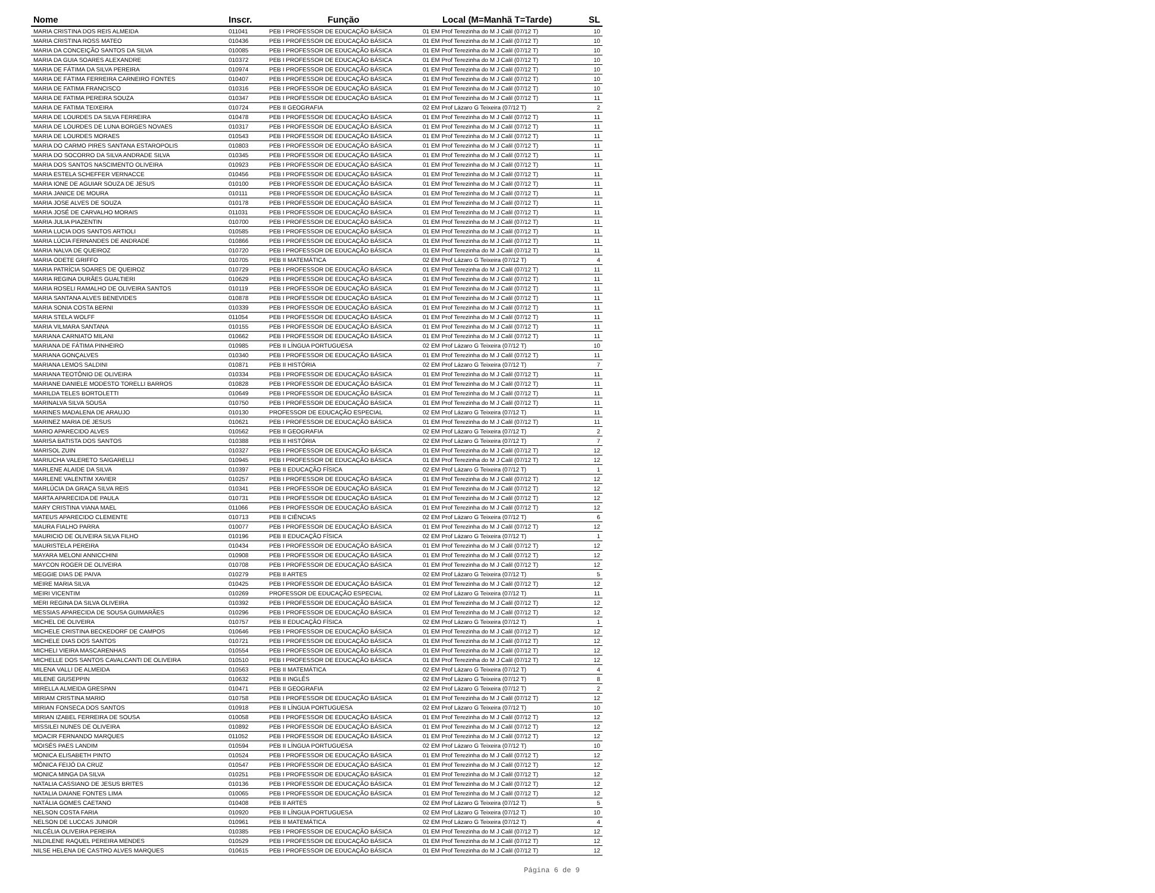| Nome | Inscr. | Função | Local (M=Manhã T=Tarde) | SL |
| --- | --- | --- | --- | --- |
| MARIA CRISTINA DOS REIS ALMEIDA | 011041 | PEB I PROFESSOR DE EDUCAÇÃO BÁSICA | 01 EM Prof Terezinha do M J Calil (07/12 T) | 10 |
| MARIA CRISTINA ROSS MATEO | 010436 | PEB I PROFESSOR DE EDUCAÇÃO BÁSICA | 01 EM Prof Terezinha do M J Calil (07/12 T) | 10 |
| MARIA DA CONCEIÇÃO SANTOS DA SILVA | 010085 | PEB I PROFESSOR DE EDUCAÇÃO BÁSICA | 01 EM Prof Terezinha do M J Calil (07/12 T) | 10 |
| MARIA DA GUIA SOARES ALEXANDRE | 010372 | PEB I PROFESSOR DE EDUCAÇÃO BÁSICA | 01 EM Prof Terezinha do M J Calil (07/12 T) | 10 |
| MARIA DE FÁTIMA DA SILVA PEREIRA | 010974 | PEB I PROFESSOR DE EDUCAÇÃO BÁSICA | 01 EM Prof Terezinha do M J Calil (07/12 T) | 10 |
| MARIA DE FÁTIMA FERREIRA CARNEIRO FONTES | 010407 | PEB I PROFESSOR DE EDUCAÇÃO BÁSICA | 01 EM Prof Terezinha do M J Calil (07/12 T) | 10 |
| MARIA DE FATIMA FRANCISCO | 010316 | PEB I PROFESSOR DE EDUCAÇÃO BÁSICA | 01 EM Prof Terezinha do M J Calil (07/12 T) | 10 |
| MARIA DE FATIMA PEREIRA SOUZA | 010347 | PEB I PROFESSOR DE EDUCAÇÃO BÁSICA | 01 EM Prof Terezinha do M J Calil (07/12 T) | 11 |
| MARIA DE FATIMA TEIXEIRA | 010724 | PEB II GEOGRAFIA | 02 EM Prof Lázaro G Teixeira (07/12 T) | 2 |
| MARIA DE LOURDES DA SILVA FERREIRA | 010478 | PEB I PROFESSOR DE EDUCAÇÃO BÁSICA | 01 EM Prof Terezinha do M J Calil (07/12 T) | 11 |
| MARIA DE LOURDES DE LUNA BORGES NOVAES | 010317 | PEB I PROFESSOR DE EDUCAÇÃO BÁSICA | 01 EM Prof Terezinha do M J Calil (07/12 T) | 11 |
| MARIA DE LOURDES MORAES | 010543 | PEB I PROFESSOR DE EDUCAÇÃO BÁSICA | 01 EM Prof Terezinha do M J Calil (07/12 T) | 11 |
| MARIA DO CARMO PIRES SANTANA ESTAROPOLIS | 010803 | PEB I PROFESSOR DE EDUCAÇÃO BÁSICA | 01 EM Prof Terezinha do M J Calil (07/12 T) | 11 |
| MARIA DO SOCORRO DA SILVA ANDRADE SILVA | 010345 | PEB I PROFESSOR DE EDUCAÇÃO BÁSICA | 01 EM Prof Terezinha do M J Calil (07/12 T) | 11 |
| MARIA DOS SANTOS NASCIMENTO OLIVEIRA | 010923 | PEB I PROFESSOR DE EDUCAÇÃO BÁSICA | 01 EM Prof Terezinha do M J Calil (07/12 T) | 11 |
| MARIA ESTELA SCHEFFER VERNACCE | 010456 | PEB I PROFESSOR DE EDUCAÇÃO BÁSICA | 01 EM Prof Terezinha do M J Calil (07/12 T) | 11 |
| MARIA IONE DE AGUIAR SOUZA DE JESUS | 010100 | PEB I PROFESSOR DE EDUCAÇÃO BÁSICA | 01 EM Prof Terezinha do M J Calil (07/12 T) | 11 |
| MARIA JANICE DE MOURA | 010111 | PEB I PROFESSOR DE EDUCAÇÃO BÁSICA | 01 EM Prof Terezinha do M J Calil (07/12 T) | 11 |
| MARIA JOSE ALVES DE SOUZA | 010178 | PEB I PROFESSOR DE EDUCAÇÃO BÁSICA | 01 EM Prof Terezinha do M J Calil (07/12 T) | 11 |
| MARIA JOSÉ DE CARVALHO MORAIS | 011031 | PEB I PROFESSOR DE EDUCAÇÃO BÁSICA | 01 EM Prof Terezinha do M J Calil (07/12 T) | 11 |
| MARIA JULIA PIAZENTIN | 010700 | PEB I PROFESSOR DE EDUCAÇÃO BÁSICA | 01 EM Prof Terezinha do M J Calil (07/12 T) | 11 |
| MARIA LUCIA DOS SANTOS ARTIOLI | 010585 | PEB I PROFESSOR DE EDUCAÇÃO BÁSICA | 01 EM Prof Terezinha do M J Calil (07/12 T) | 11 |
| MARIA LÚCIA FERNANDES DE ANDRADE | 010866 | PEB I PROFESSOR DE EDUCAÇÃO BÁSICA | 01 EM Prof Terezinha do M J Calil (07/12 T) | 11 |
| MARIA NALVA DE QUEIROZ | 010720 | PEB I PROFESSOR DE EDUCAÇÃO BÁSICA | 01 EM Prof Terezinha do M J Calil (07/12 T) | 11 |
| MARIA ODETE GRIFFO | 010705 | PEB II MATEMÁTICA | 02 EM Prof Lázaro G Teixeira (07/12 T) | 4 |
| MARIA PATRÍCIA SOARES DE QUEIROZ | 010729 | PEB I PROFESSOR DE EDUCAÇÃO BÁSICA | 01 EM Prof Terezinha do M J Calil (07/12 T) | 11 |
| MARIA REGINA DURÃES GUALTIERI | 010629 | PEB I PROFESSOR DE EDUCAÇÃO BÁSICA | 01 EM Prof Terezinha do M J Calil (07/12 T) | 11 |
| MARIA ROSELI RAMALHO DE OLIVEIRA SANTOS | 010119 | PEB I PROFESSOR DE EDUCAÇÃO BÁSICA | 01 EM Prof Terezinha do M J Calil (07/12 T) | 11 |
| MARIA SANTANA ALVES BENEVIDES | 010878 | PEB I PROFESSOR DE EDUCAÇÃO BÁSICA | 01 EM Prof Terezinha do M J Calil (07/12 T) | 11 |
| MARIA SONIA COSTA BERNI | 010339 | PEB I PROFESSOR DE EDUCAÇÃO BÁSICA | 01 EM Prof Terezinha do M J Calil (07/12 T) | 11 |
| MARIA STELA WOLFF | 011054 | PEB I PROFESSOR DE EDUCAÇÃO BÁSICA | 01 EM Prof Terezinha do M J Calil (07/12 T) | 11 |
| MARIA VILMARA SANTANA | 010155 | PEB I PROFESSOR DE EDUCAÇÃO BÁSICA | 01 EM Prof Terezinha do M J Calil (07/12 T) | 11 |
| MARIANA CARNIATO MILANI | 010662 | PEB I PROFESSOR DE EDUCAÇÃO BÁSICA | 01 EM Prof Terezinha do M J Calil (07/12 T) | 11 |
| MARIANA DE FÁTIMA PINHEIRO | 010985 | PEB II LÍNGUA PORTUGUESA | 02 EM Prof Lázaro G Teixeira (07/12 T) | 10 |
| MARIANA GONÇALVES | 010340 | PEB I PROFESSOR DE EDUCAÇÃO BÁSICA | 01 EM Prof Terezinha do M J Calil (07/12 T) | 11 |
| MARIANA LEMOS SALDINI | 010871 | PEB II HISTÓRIA | 02 EM Prof Lázaro G Teixeira (07/12 T) | 7 |
| MARIANA TEOTÔNIO DE OLIVEIRA | 010334 | PEB I PROFESSOR DE EDUCAÇÃO BÁSICA | 01 EM Prof Terezinha do M J Calil (07/12 T) | 11 |
| MARIANE DANIELE MODESTO TORELLI BARROS | 010828 | PEB I PROFESSOR DE EDUCAÇÃO BÁSICA | 01 EM Prof Terezinha do M J Calil (07/12 T) | 11 |
| MARILDA TELES BORTOLETTI | 010649 | PEB I PROFESSOR DE EDUCAÇÃO BÁSICA | 01 EM Prof Terezinha do M J Calil (07/12 T) | 11 |
| MARINALVA SILVA SOUSA | 010750 | PEB I PROFESSOR DE EDUCAÇÃO BÁSICA | 01 EM Prof Terezinha do M J Calil (07/12 T) | 11 |
| MARINES MADALENA DE ARAUJO | 010130 | PROFESSOR DE EDUCAÇÃO ESPECIAL | 02 EM Prof Lázaro G Teixeira (07/12 T) | 11 |
| MARINEZ MARIA DE JESUS | 010621 | PEB I PROFESSOR DE EDUCAÇÃO BÁSICA | 01 EM Prof Terezinha do M J Calil (07/12 T) | 11 |
| MARIO APARECIDO ALVES | 010562 | PEB II GEOGRAFIA | 02 EM Prof Lázaro G Teixeira (07/12 T) | 2 |
| MARISA BATISTA DOS SANTOS | 010388 | PEB II HISTÓRIA | 02 EM Prof Lázaro G Teixeira (07/12 T) | 7 |
| MARISOL ZUIN | 010327 | PEB I PROFESSOR DE EDUCAÇÃO BÁSICA | 01 EM Prof Terezinha do M J Calil (07/12 T) | 12 |
| MARIUCHA VALERETO SAIGARELLI | 010945 | PEB I PROFESSOR DE EDUCAÇÃO BÁSICA | 01 EM Prof Terezinha do M J Calil (07/12 T) | 12 |
| MARLENE ALAIDE DA SILVA | 010397 | PEB II EDUCAÇÃO FÍSICA | 02 EM Prof Lázaro G Teixeira (07/12 T) | 1 |
| MARLENE VALENTIM XAVIER | 010257 | PEB I PROFESSOR DE EDUCAÇÃO BÁSICA | 01 EM Prof Terezinha do M J Calil (07/12 T) | 12 |
| MARLÚCIA DA GRAÇA SILVA REIS | 010341 | PEB I PROFESSOR DE EDUCAÇÃO BÁSICA | 01 EM Prof Terezinha do M J Calil (07/12 T) | 12 |
| MARTA APARECIDA DE PAULA | 010731 | PEB I PROFESSOR DE EDUCAÇÃO BÁSICA | 01 EM Prof Terezinha do M J Calil (07/12 T) | 12 |
| MARY CRISTINA VIANA MAEL | 011066 | PEB I PROFESSOR DE EDUCAÇÃO BÁSICA | 01 EM Prof Terezinha do M J Calil (07/12 T) | 12 |
| MATEUS APARECIDO CLEMENTE | 010713 | PEB II CIÊNCIAS | 02 EM Prof Lázaro G Teixeira (07/12 T) | 6 |
| MAURA FIALHO PARRA | 010077 | PEB I PROFESSOR DE EDUCAÇÃO BÁSICA | 01 EM Prof Terezinha do M J Calil (07/12 T) | 12 |
| MAURICIO DE OLIVEIRA SILVA FILHO | 010196 | PEB II EDUCAÇÃO FÍSICA | 02 EM Prof Lázaro G Teixeira (07/12 T) | 1 |
| MAURISTELA PEREIRA | 010434 | PEB I PROFESSOR DE EDUCAÇÃO BÁSICA | 01 EM Prof Terezinha do M J Calil (07/12 T) | 12 |
| MAYARA MELONI ANNICCHINI | 010908 | PEB I PROFESSOR DE EDUCAÇÃO BÁSICA | 01 EM Prof Terezinha do M J Calil (07/12 T) | 12 |
| MAYCON ROGER DE OLIVEIRA | 010708 | PEB I PROFESSOR DE EDUCAÇÃO BÁSICA | 01 EM Prof Terezinha do M J Calil (07/12 T) | 12 |
| MEGGIE DIAS DE PAIVA | 010279 | PEB II ARTES | 02 EM Prof Lázaro G Teixeira (07/12 T) | 5 |
| MEIRE MARIA SILVA | 010425 | PEB I PROFESSOR DE EDUCAÇÃO BÁSICA | 01 EM Prof Terezinha do M J Calil (07/12 T) | 12 |
| MEIRI VICENTIM | 010269 | PROFESSOR DE EDUCAÇÃO ESPECIAL | 02 EM Prof Lázaro G Teixeira (07/12 T) | 11 |
| MERI REGINA DA SILVA OLIVEIRA | 010392 | PEB I PROFESSOR DE EDUCAÇÃO BÁSICA | 01 EM Prof Terezinha do M J Calil (07/12 T) | 12 |
| MESSIAS APARECIDA DE SOUSA GUIMARÃES | 010296 | PEB I PROFESSOR DE EDUCAÇÃO BÁSICA | 01 EM Prof Terezinha do M J Calil (07/12 T) | 12 |
| MICHEL DE OLIVEIRA | 010757 | PEB II EDUCAÇÃO FÍSICA | 02 EM Prof Lázaro G Teixeira (07/12 T) | 1 |
| MICHELE CRISTINA BECKEDORF DE CAMPOS | 010646 | PEB I PROFESSOR DE EDUCAÇÃO BÁSICA | 01 EM Prof Terezinha do M J Calil (07/12 T) | 12 |
| MICHELE DIAS DOS SANTOS | 010721 | PEB I PROFESSOR DE EDUCAÇÃO BÁSICA | 01 EM Prof Terezinha do M J Calil (07/12 T) | 12 |
| MICHELI VIEIRA MASCARENHAS | 010554 | PEB I PROFESSOR DE EDUCAÇÃO BÁSICA | 01 EM Prof Terezinha do M J Calil (07/12 T) | 12 |
| MICHELLE DOS SANTOS CAVALCANTI DE OLIVEIRA | 010510 | PEB I PROFESSOR DE EDUCAÇÃO BÁSICA | 01 EM Prof Terezinha do M J Calil (07/12 T) | 12 |
| MILENA VALLI DE ALMEIDA | 010563 | PEB II MATEMÁTICA | 02 EM Prof Lázaro G Teixeira (07/12 T) | 4 |
| MILENE GIUSEPPIN | 010632 | PEB II INGLÊS | 02 EM Prof Lázaro G Teixeira (07/12 T) | 8 |
| MIRELLA ALMEIDA GRESPAN | 010471 | PEB II GEOGRAFIA | 02 EM Prof Lázaro G Teixeira (07/12 T) | 2 |
| MIRIAM CRISTINA MARIO | 010758 | PEB I PROFESSOR DE EDUCAÇÃO BÁSICA | 01 EM Prof Terezinha do M J Calil (07/12 T) | 12 |
| MIRIAN FONSECA DOS SANTOS | 010918 | PEB II LÍNGUA PORTUGUESA | 02 EM Prof Lázaro G Teixeira (07/12 T) | 10 |
| MIRIAN IZABEL FERREIRA DE SOUSA | 010058 | PEB I PROFESSOR DE EDUCAÇÃO BÁSICA | 01 EM Prof Terezinha do M J Calil (07/12 T) | 12 |
| MISSILEI NUNES DE OLIVEIRA | 010892 | PEB I PROFESSOR DE EDUCAÇÃO BÁSICA | 01 EM Prof Terezinha do M J Calil (07/12 T) | 12 |
| MOACIR FERNANDO MARQUES | 011052 | PEB I PROFESSOR DE EDUCAÇÃO BÁSICA | 01 EM Prof Terezinha do M J Calil (07/12 T) | 12 |
| MOISÉS PAES LANDIM | 010594 | PEB II LÍNGUA PORTUGUESA | 02 EM Prof Lázaro G Teixeira (07/12 T) | 10 |
| MONICA ELISABETH PINTO | 010524 | PEB I PROFESSOR DE EDUCAÇÃO BÁSICA | 01 EM Prof Terezinha do M J Calil (07/12 T) | 12 |
| MÔNICA FEIJÓ DA CRUZ | 010547 | PEB I PROFESSOR DE EDUCAÇÃO BÁSICA | 01 EM Prof Terezinha do M J Calil (07/12 T) | 12 |
| MONICA MINGA DA SILVA | 010251 | PEB I PROFESSOR DE EDUCAÇÃO BÁSICA | 01 EM Prof Terezinha do M J Calil (07/12 T) | 12 |
| NATALIA CASSIANO DE JESUS BRITES | 010136 | PEB I PROFESSOR DE EDUCAÇÃO BÁSICA | 01 EM Prof Terezinha do M J Calil (07/12 T) | 12 |
| NATALIA DAIANE FONTES LIMA | 010065 | PEB I PROFESSOR DE EDUCAÇÃO BÁSICA | 01 EM Prof Terezinha do M J Calil (07/12 T) | 12 |
| NATÁLIA GOMES CAETANO | 010408 | PEB II ARTES | 02 EM Prof Lázaro G Teixeira (07/12 T) | 5 |
| NELSON COSTA FARIA | 010920 | PEB II LÍNGUA PORTUGUESA | 02 EM Prof Lázaro G Teixeira (07/12 T) | 10 |
| NELSON DE LUCCAS JUNIOR | 010961 | PEB II MATEMÁTICA | 02 EM Prof Lázaro G Teixeira (07/12 T) | 4 |
| NILCÉLIA OLIVEIRA PEREIRA | 010385 | PEB I PROFESSOR DE EDUCAÇÃO BÁSICA | 01 EM Prof Terezinha do M J Calil (07/12 T) | 12 |
| NILDILENE RAQUEL PEREIRA MENDES | 010529 | PEB I PROFESSOR DE EDUCAÇÃO BÁSICA | 01 EM Prof Terezinha do M J Calil (07/12 T) | 12 |
| NILSE HELENA DE CASTRO ALVES MARQUES | 010615 | PEB I PROFESSOR DE EDUCAÇÃO BÁSICA | 01 EM Prof Terezinha do M J Calil (07/12 T) | 12 |
Página 6 de 9